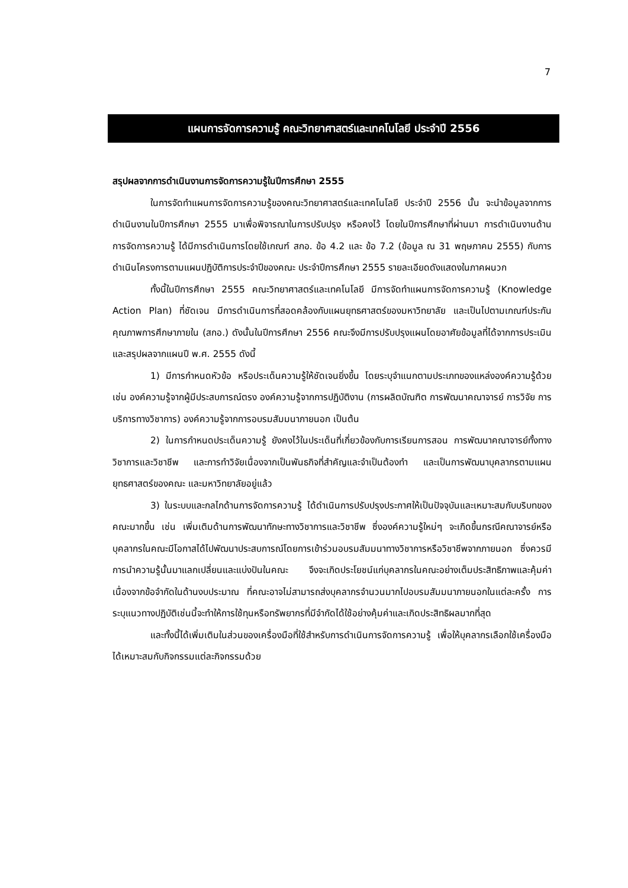7
แผนการจัดการความรู้ คณะวิทยาศาสตร์และเทคโนโลยี ประจำปี 2556
สรุปผลจากการดำเนินงานการจัดการความรู้ในปีการศึกษา 2555
ในการจัดทำแผนการจัดการความรู้ของคณะวิทยาศาสตร์และเทคโนโลยี ประจำปี 2556 นั้น จะนำข้อมูลจากการดำเนินงานในปีการศึกษา 2555 มาเพื่อพิจารณาในการปรับปรุง หรือคงไว้ โดยในปีการศึกษาที่ผ่านมา การดำเนินงานด้านการจัดการความรู้ ได้มีการดำเนินการโดยใช้เกณฑ์ สกอ. ข้อ 4.2 และ ข้อ 7.2 (ข้อมูล ณ 31 พฤษภาคม 2555) กับการดำเนินโครงการตามแผนปฏิบัติการประจำปีของคณะ ประจำปีการศึกษา 2555 รายละเอียดดังแสดงในภาคผนวก
ทั้งนี้ในปีการศึกษา 2555 คณะวิทยาศาสตร์และเทคโนโลยี มีการจัดทำแผนการจัดการความรู้ (Knowledge Action Plan) ที่ชัดเจน มีการดำเนินการที่สอดคล้องกับแผนยุทธศาสตร์ของมหาวิทยาลัย และเป็นไปตามเกณฑ์ประกันคุณภาพการศึกษาภายใน (สกอ.) ดังนั้นในปีการศึกษา 2556 คณะจึงมีการปรับปรุงแผนโดยอาศัยข้อมูลที่ได้จากการประเมินและสรุปผลจากแผนปี พ.ศ. 2555 ดังนี้
1) มีการกำหนดหัวข้อ หรือประเด็นความรู้ให้ชัดเจนยิ่งขึ้น โดยระบุจำแนกตามประเภทของแหล่งองค์ความรู้ด้วย เช่น องค์ความรู้จากผู้มีประสบการณ์ตรง องค์ความรู้จากการปฏิบัติงาน (การผลิตบัณฑิต การพัฒนาคณาจารย์ การวิจัย การบริการทางวิชาการ) องค์ความรู้จากการอบรมสัมมนาภายนอก เป็นต้น
2) ในการกำหนดประเด็นความรู้ ยังคงไว้ในประเด็นที่เกี่ยวข้องกับการเรียนการสอน การพัฒนาคณาจารย์ทั้งทางวิชาการและวิชาชีพ และการทำวิจัยเนื่องจากเป็นพันธกิจที่สำคัญและจำเป็นต้องทำ และเป็นการพัฒนาบุคลากรตามแผนยุทธศาสตร์ของคณะ และมหาวิทยาลัยอยู่แล้ว
3) ในระบบและกลไกด้านการจัดการความรู้ ได้ดำเนินการปรับปรุงประกาศให้เป็นปัจจุบันและเหมาะสมกับบริบทของคณะมากขึ้น เช่น เพิ่มเติมด้านการพัฒนาทักษะทางวิชาการและวิชาชีพ ซึ่งองค์ความรู้ใหม่ๆ จะเกิดขึ้นกรณีคณาจารย์หรือบุคลากรในคณะมีโอกาสได้ไปพัฒนาประสบการณ์โดยการเข้าร่วมอบรมสัมมนาทางวิชาการหรือวิชาชีพจากภายนอก ซึ่งควรมีการนำความรู้นั้นมาแลกเปลี่ยนและแบ่งปันในคณะ จึงจะเกิดประโยชน์แก่บุคลากรในคณะอย่างเต็มประสิทธิภาพและคุ้มค่า เนื่องจากข้อจำกัดในด้านงบประมาณ ที่คณะอาจไม่สามารถส่งบุคลากรจำนวนมากไปอบรมสัมมนาภายนอกในแต่ละครั้ง การระบุแนวทางปฏิบัติเช่นนี้จะทำให้การใช้ทุนหรือทรัพยากรที่มีจำกัดได้ใช้อย่างคุ้มค่าและเกิดประสิทธิผลมากที่สุด
และทั้งนี้ได้เพิ่มเติมในส่วนของเครื่องมือที่ใช้สำหรับการดำเนินการจัดการความรู้ เพื่อให้บุคลากรเลือกใช้เครื่องมือได้เหมาะสมกับกิจกรรมแต่ละกิจกรรมด้วย